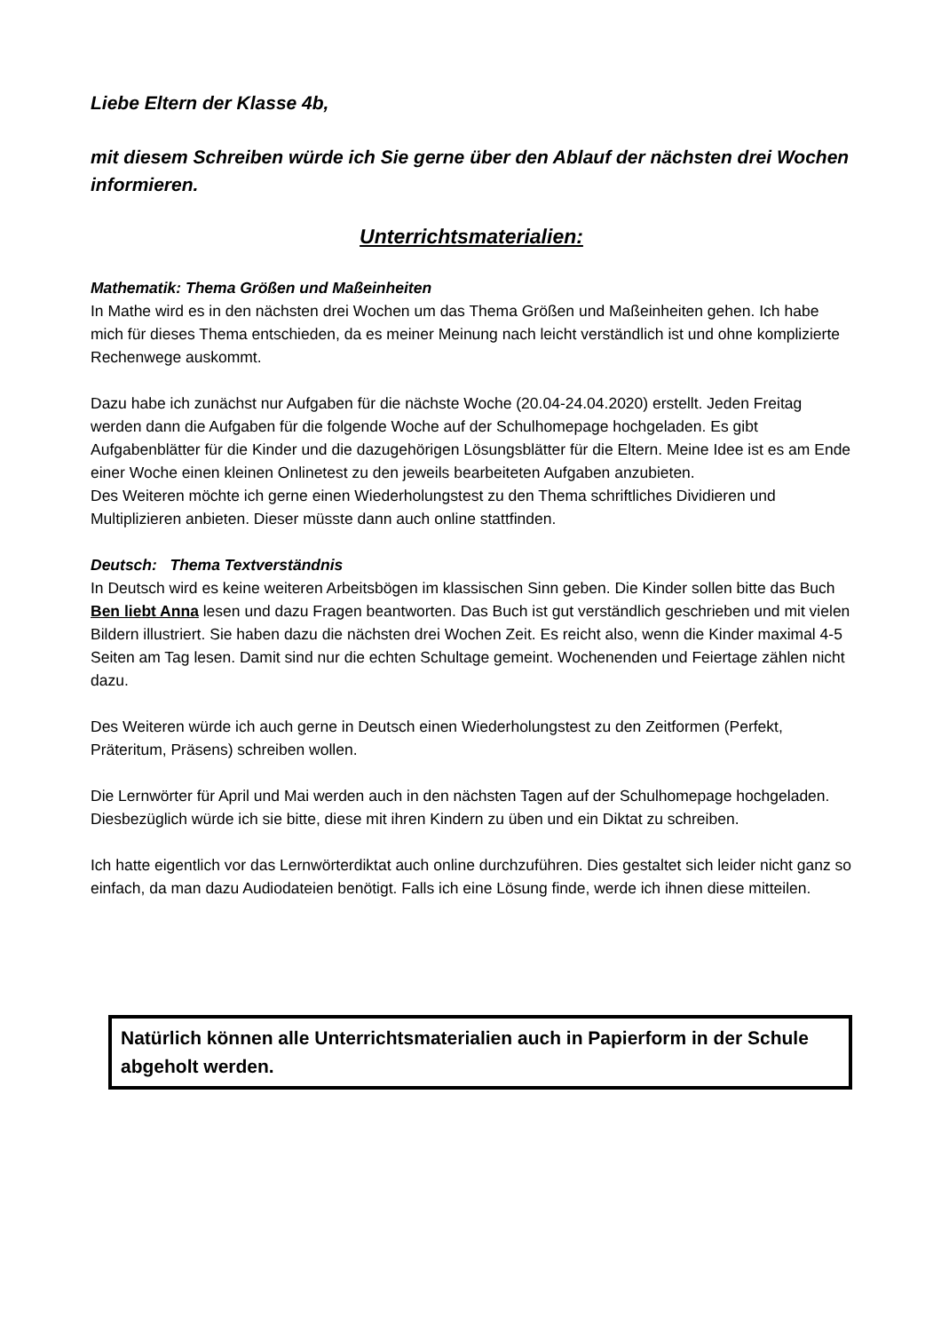Liebe Eltern der Klasse 4b,
mit diesem Schreiben würde ich Sie gerne über den Ablauf der nächsten drei Wochen informieren.
Unterrichtsmaterialien:
Mathematik: Thema Größen und Maßeinheiten
In Mathe wird es in den nächsten drei Wochen um das Thema Größen und Maßeinheiten gehen. Ich habe mich für dieses Thema entschieden, da es meiner Meinung nach leicht verständlich ist und ohne komplizierte Rechenwege auskommt.
Dazu habe ich zunächst nur Aufgaben für die nächste Woche (20.04-24.04.2020) erstellt. Jeden Freitag werden dann die Aufgaben für die folgende Woche auf der Schulhomepage hochgeladen. Es gibt Aufgabenblätter für die Kinder und die dazugehörigen Lösungsblätter für die Eltern. Meine Idee ist es am Ende einer Woche einen kleinen Onlinetest zu den jeweils bearbeiteten Aufgaben anzubieten.
Des Weiteren möchte ich gerne einen Wiederholungstest zu den Thema schriftliches Dividieren und Multiplizieren anbieten. Dieser müsste dann auch online stattfinden.
Deutsch: Thema Textverständnis
In Deutsch wird es keine weiteren Arbeitsbögen im klassischen Sinn geben. Die Kinder sollen bitte das Buch Ben liebt Anna lesen und dazu Fragen beantworten. Das Buch ist gut verständlich geschrieben und mit vielen Bildern illustriert. Sie haben dazu die nächsten drei Wochen Zeit. Es reicht also, wenn die Kinder maximal 4-5 Seiten am Tag lesen. Damit sind nur die echten Schultage gemeint. Wochenenden und Feiertage zählen nicht dazu.
Des Weiteren würde ich auch gerne in Deutsch einen Wiederholungstest zu den Zeitformen (Perfekt, Präteritum, Präsens) schreiben wollen.
Die Lernwörter für April und Mai werden auch in den nächsten Tagen auf der Schulhomepage hochgeladen. Diesbezüglich würde ich sie bitte, diese mit ihren Kindern zu üben und ein Diktat zu schreiben.
Ich hatte eigentlich vor das Lernwörterdiktat auch online durchzuführen. Dies gestaltet sich leider nicht ganz so einfach, da man dazu Audiodateien benötigt. Falls ich eine Lösung finde, werde ich ihnen diese mitteilen.
Natürlich können alle Unterrichtsmaterialien auch in Papierform in der Schule abgeholt werden.